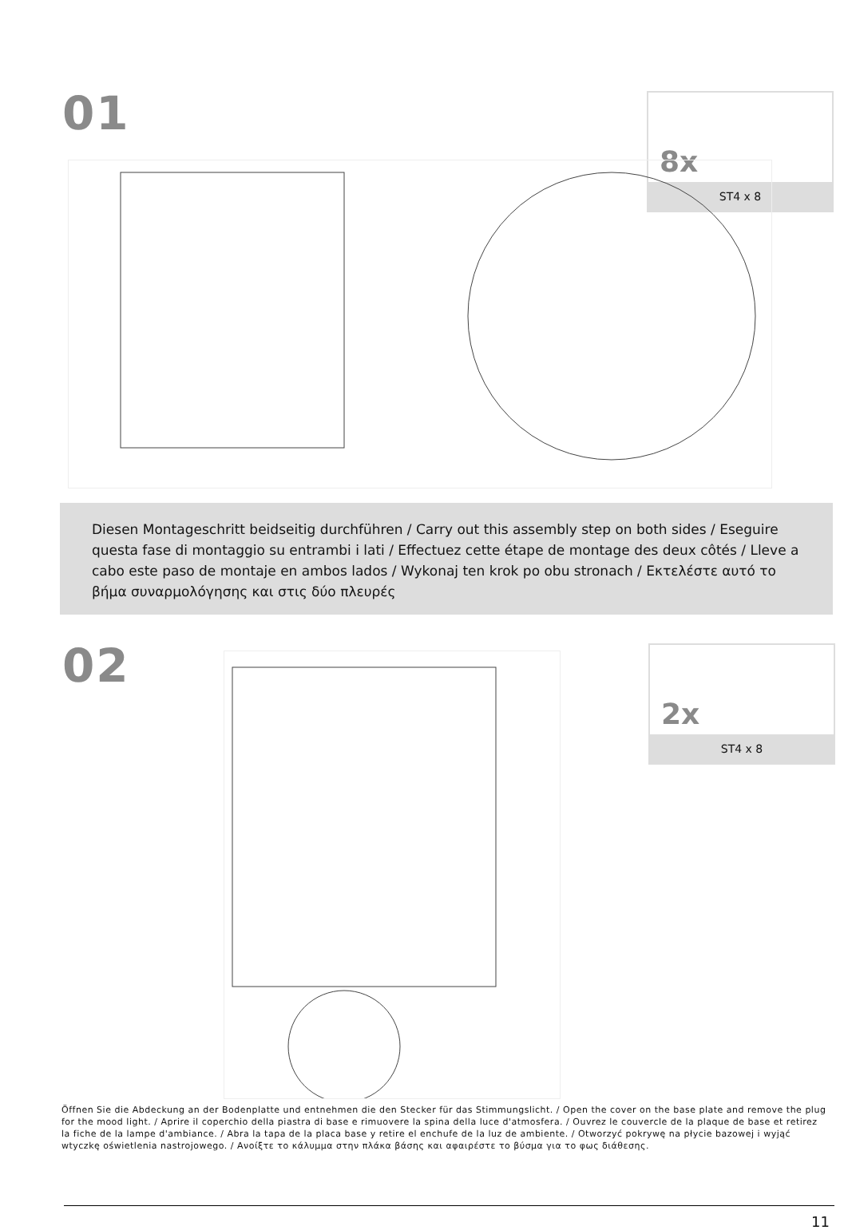01
8x
ST4 x 8
Diesen Montageschritt beidseitig durchführen / Carry out this assembly step on both sides / Eseguire questa fase di montaggio su entrambi i lati / Effectuez cette étape de montage des deux côtés / Lleve a cabo este paso de montaje en ambos lados / Wykonaj ten krok po obu stronach / Εκτελέστε αυτό το βήμα συναρμολόγησης και στις δύο πλευρές
02
2x
ST4 x 8
Öffnen Sie die Abdeckung an der Bodenplatte und entnehmen die den Stecker für das Stimmungslicht. / Open the cover on the base plate and remove the plug for the mood light. / Aprire il coperchio della piastra di base e rimuovere la spina della luce d'atmosfera. / Ouvrez le couvercle de la plaque de base et retirez la fiche de la lampe d'ambiance. / Abra la tapa de la placa base y retire el enchufe de la luz de ambiente. / Otworzyć pokrywę na płycie bazowej i wyjąć wtyczkę oświetlenia nastrojowego. / Ανοίξτε το κάλυμμα στην πλάκα βάσης και αφαιρέστε το βύσμα για το φως διάθεσης.
11